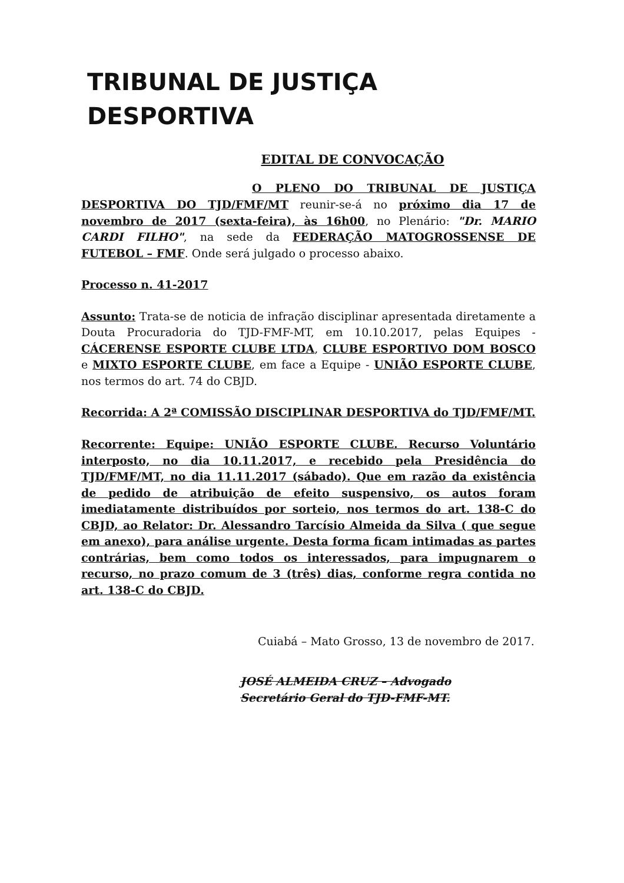TRIBUNAL DE JUSTIÇA DESPORTIVA
EDITAL DE CONVOCAÇÃO
O PLENO DO TRIBUNAL DE JUSTIÇA DESPORTIVA DO TJD/FMF/MT reunir-se-á no próximo dia 17 de novembro de 2017 (sexta-feira), às 16h00, no Plenário: "Dr. MARIO CARDI FILHO", na sede da FEDERAÇÃO MATOGROSSENSE DE FUTEBOL – FMF. Onde será julgado o processo abaixo.
Processo n. 41-2017
Assunto: Trata-se de noticia de infração disciplinar apresentada diretamente a Douta Procuradoria do TJD-FMF-MT, em 10.10.2017, pelas Equipes - CÁCERENSE ESPORTE CLUBE LTDA, CLUBE ESPORTIVO DOM BOSCO e MIXTO ESPORTE CLUBE, em face a Equipe - UNIÃO ESPORTE CLUBE, nos termos do art. 74 do CBJD.
Recorrida: A 2ª COMISSÃO DISCIPLINAR DESPORTIVA do TJD/FMF/MT.
Recorrente: Equipe: UNIÃO ESPORTE CLUBE. Recurso Voluntário interposto, no dia 10.11.2017, e recebido pela Presidência do TJD/FMF/MT, no dia 11.11.2017 (sábado). Que em razão da existência de pedido de atribuição de efeito suspensivo, os autos foram imediatamente distribuídos por sorteio, nos termos do art. 138-C do CBJD, ao Relator: Dr. Alessandro Tarcísio Almeida da Silva ( que segue em anexo), para análise urgente. Desta forma ficam intimadas as partes contrárias, bem como todos os interessados, para impugnarem o recurso, no prazo comum de 3 (três) dias, conforme regra contida no art. 138-C do CBJD.
Cuiabá – Mato Grosso, 13 de novembro de 2017.
JOSÉ ALMEIDA CRUZ – Advogado
Secretário Geral do TJD-FMF-MT.